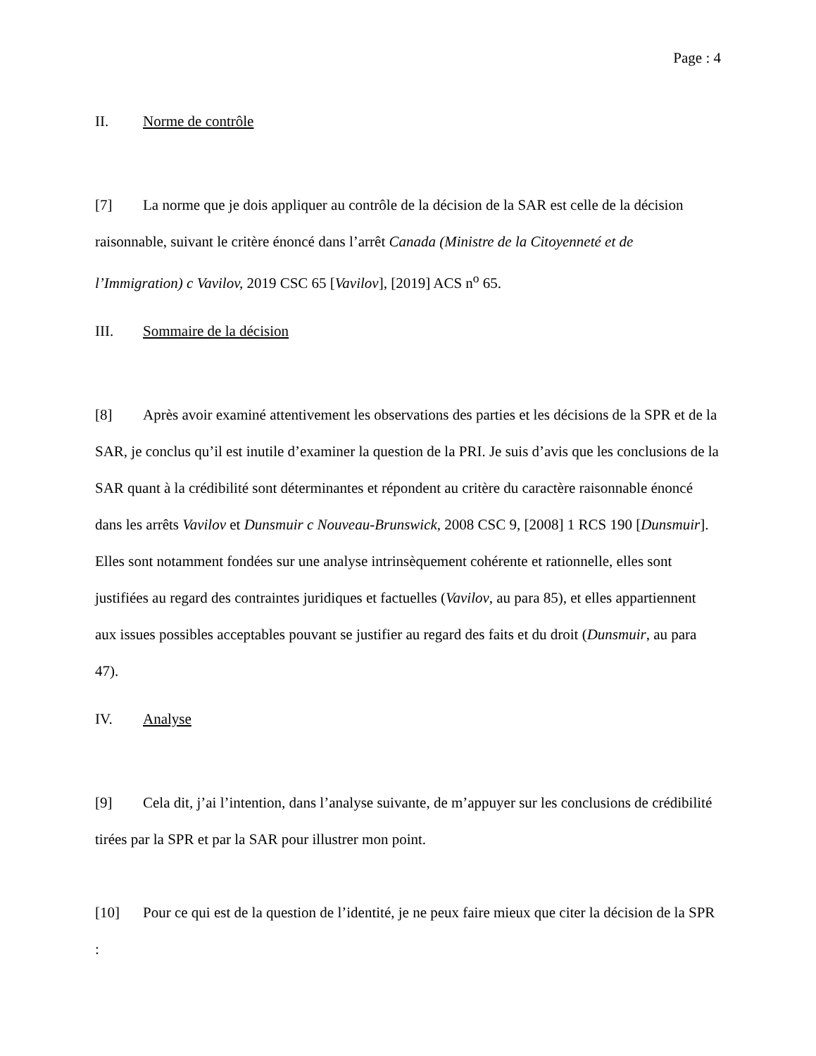Page : 4
II. Norme de contrôle
[7] La norme que je dois appliquer au contrôle de la décision de la SAR est celle de la décision raisonnable, suivant le critère énoncé dans l’arrêt Canada (Ministre de la Citoyenneté et de l’Immigration) c Vavilov, 2019 CSC 65 [Vavilov], [2019] ACS n<sup>o</sup> 65.
III. Sommaire de la décision
[8] Après avoir examiné attentivement les observations des parties et les décisions de la SPR et de la SAR, je conclus qu’il est inutile d’examiner la question de la PRI. Je suis d’avis que les conclusions de la SAR quant à la crédibilité sont déterminantes et répondent au critère du caractère raisonnable énoncé dans les arrêts Vavilov et Dunsmuir c Nouveau-Brunswick, 2008 CSC 9, [2008] 1 RCS 190 [Dunsmuir]. Elles sont notamment fondées sur une analyse intrinsèquement cohérente et rationnelle, elles sont justifiées au regard des contraintes juridiques et factuelles (Vavilov, au para 85), et elles appartiennent aux issues possibles acceptables pouvant se justifier au regard des faits et du droit (Dunsmuir, au para 47).
IV. Analyse
[9] Cela dit, j’ai l’intention, dans l’analyse suivante, de m’appuyer sur les conclusions de crédibilité tirées par la SPR et par la SAR pour illustrer mon point.
[10] Pour ce qui est de la question de l’identité, je ne peux faire mieux que citer la décision de la SPR :